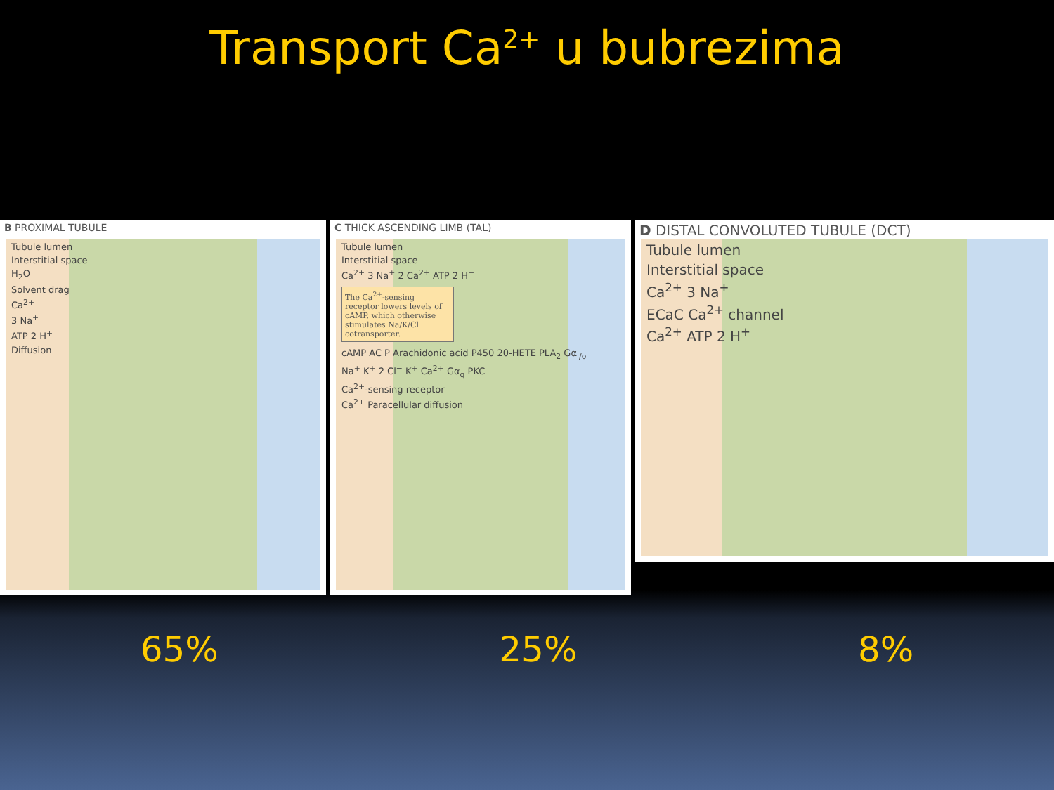Transport Ca<sup>2+</sup> u bubrezima
B PROXIMAL TUBULE
Tubule lumen
Interstitial space
H<sub>2</sub>O
Solvent drag
Ca<sup>2+</sup>
3 Na<sup>+</sup>
ATP 2 H<sup>+</sup>
Diffusion
C THICK ASCENDING LIMB (TAL)
Tubule lumen
Interstitial space
Ca<sup>2+</sup> 3 Na<sup>+</sup> 2 Ca<sup>2+</sup> ATP 2 H<sup>+</sup>
The Ca<sup>2+</sup>-sensing receptor lowers levels of cAMP, which otherwise stimulates Na/K/Cl cotransporter.
cAMP AC P Arachidonic acid P450 20-HETE PLA<sub>2</sub> Gα<sub>i/o</sub>
Na<sup>+</sup> K<sup>+</sup> 2 Cl<sup>−</sup> K<sup>+</sup> Ca<sup>2+</sup> Gα<sub>q</sub> PKC
Ca<sup>2+</sup>-sensing receptor
Ca<sup>2+</sup> Paracellular diffusion
D DISTAL CONVOLUTED TUBULE (DCT)
Tubule lumen
Interstitial space
Ca<sup>2+</sup> 3 Na<sup>+</sup>
ECaC Ca<sup>2+</sup> channel
Ca<sup>2+</sup> ATP 2 H<sup>+</sup>
65% 25% 8%